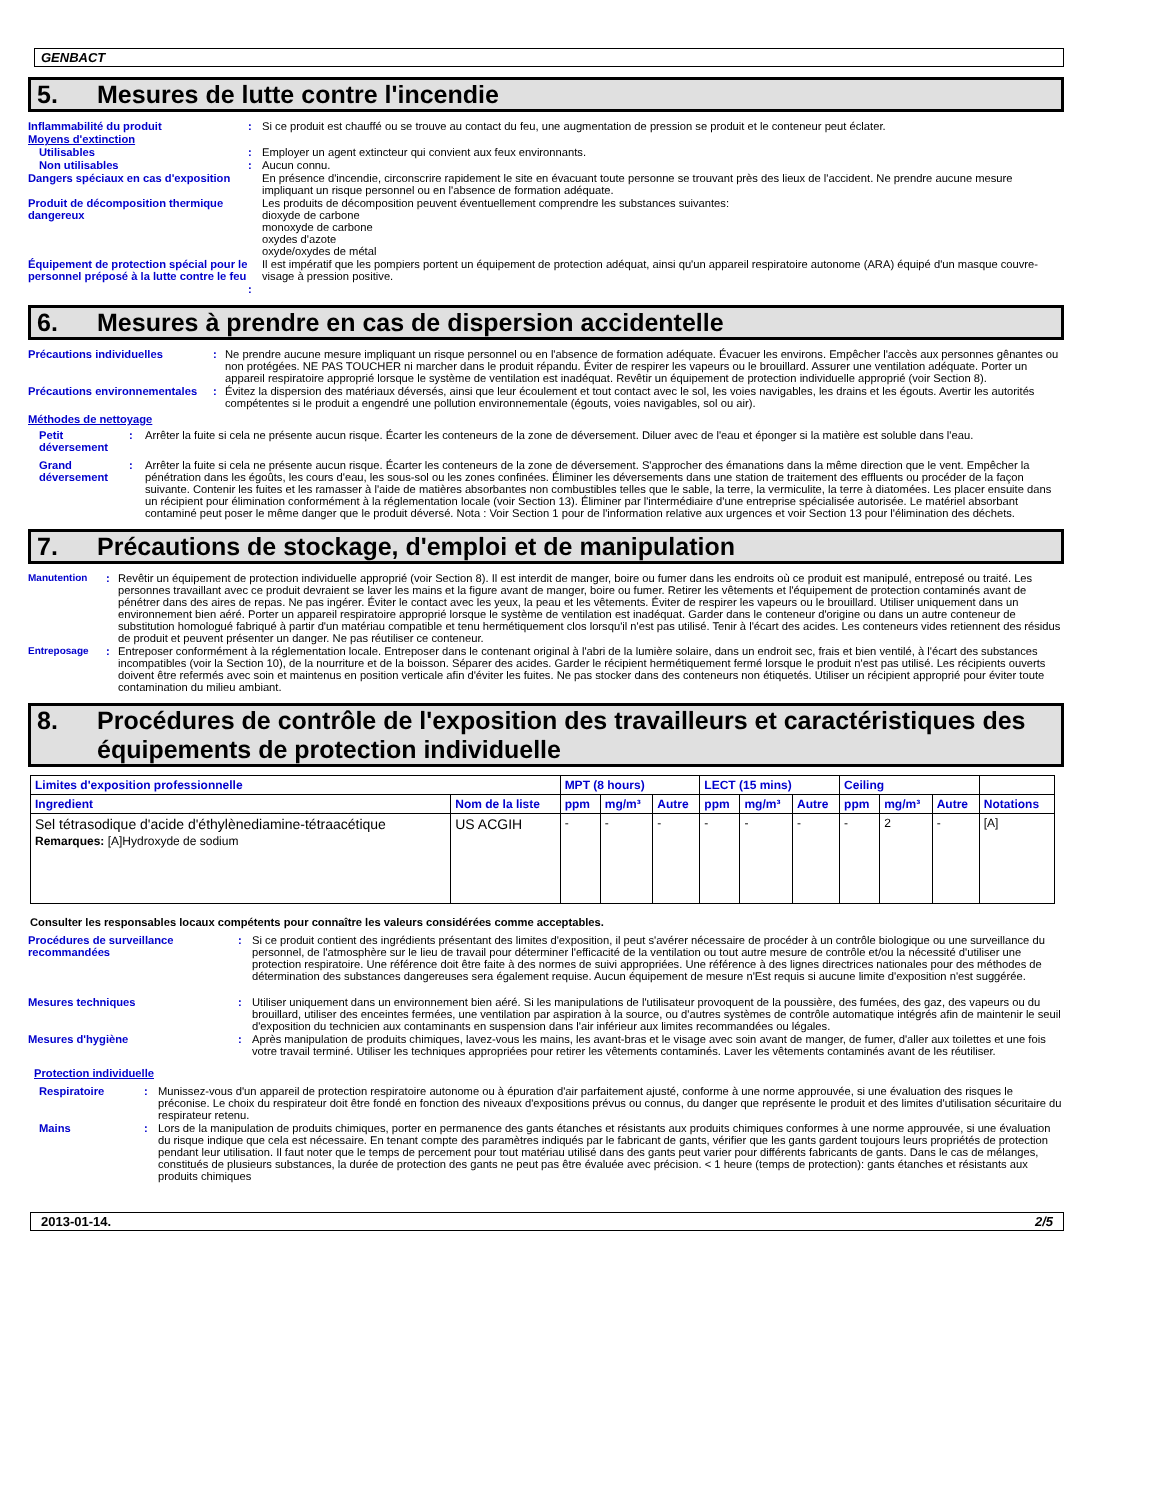GENBACT
5. Mesures de lutte contre l'incendie
Inflammabilité du produit : Si ce produit est chauffé ou se trouve au contact du feu, une augmentation de pression se produit et le conteneur peut éclater.
Moyens d'extinction
Utilisables : Employer un agent extincteur qui convient aux feux environnants.
Non utilisables : Aucun connu.
Dangers spéciaux en cas d'exposition
En présence d'incendie, circonscrire rapidement le site en évacuant toute personne se trouvant près des lieux de l'accident. Ne prendre aucune mesure impliquant un risque personnel ou en l'absence de formation adéquate.
Produit de décomposition thermique dangereux
Les produits de décomposition peuvent éventuellement comprendre les substances suivantes:
dioxyde de carbone
monoxyde de carbone
oxydes d'azote
oxyde/oxydes de métal
Équipement de protection spécial pour le personnel préposé à la lutte contre le feu
Il est impératif que les pompiers portent un équipement de protection adéquat, ainsi qu'un appareil respiratoire autonome (ARA) équipé d'un masque couvre-visage à pression positive.
:
6. Mesures à prendre en cas de dispersion accidentelle
Précautions individuelles : Ne prendre aucune mesure impliquant un risque personnel ou en l'absence de formation adéquate. Évacuer les environs. Empêcher l'accès aux personnes gênantes ou non protégées. NE PAS TOUCHER ni marcher dans le produit répandu. Éviter de respirer les vapeurs ou le brouillard. Assurer une ventilation adéquate. Porter un appareil respiratoire approprié lorsque le système de ventilation est inadéquat. Revêtir un équipement de protection individuelle approprié (voir Section 8).
Précautions environnementales
: Évitez la dispersion des matériaux déversés, ainsi que leur écoulement et tout contact avec le sol, les voies navigables, les drains et les égouts. Avertir les autorités compétentes si le produit a engendré une pollution environnementale (égouts, voies navigables, sol ou air).
Méthodes de nettoyage
Petit déversement
: Arrêter la fuite si cela ne présente aucun risque. Écarter les conteneurs de la zone de déversement. Diluer avec de l'eau et éponger si la matière est soluble dans l'eau.
Grand déversement
: Arrêter la fuite si cela ne présente aucun risque. Écarter les conteneurs de la zone de déversement. S'approcher des émanations dans la même direction que le vent. Empêcher la pénétration dans les égoûts, les cours d'eau, les sous-sol ou les zones confinées. Éliminer les déversements dans une station de traitement des effluents ou procéder de la façon suivante. Contenir les fuites et les ramasser à l'aide de matières absorbantes non combustibles telles que le sable, la terre, la vermiculite, la terre à diatomées. Les placer ensuite dans un récipient pour élimination conformément à la réglementation locale (voir Section 13). Éliminer par l'intermédiaire d'une entreprise spécialisée autorisée. Le matériel absorbant contaminé peut poser le même danger que le produit déversé. Nota : Voir Section 1 pour de l'information relative aux urgences et voir Section 13 pour l'élimination des déchets.
7. Précautions de stockage, d'emploi et de manipulation
Manutention : Revêtir un équipement de protection individuelle approprié (voir Section 8). Il est interdit de manger, boire ou fumer dans les endroits où ce produit est manipulé, entreposé ou traité. Les personnes travaillant avec ce produit devraient se laver les mains et la figure avant de manger, boire ou fumer. Retirer les vêtements et l'équipement de protection contaminés avant de pénétrer dans des aires de repas. Ne pas ingérer. Éviter le contact avec les yeux, la peau et les vêtements. Éviter de respirer les vapeurs ou le brouillard. Utiliser uniquement dans un environnement bien aéré. Porter un appareil respiratoire approprié lorsque le système de ventilation est inadéquat. Garder dans le conteneur d'origine ou dans un autre conteneur de substitution homologué fabriqué à partir d'un matériau compatible et tenu hermétiquement clos lorsqu'il n'est pas utilisé. Tenir à l'écart des acides. Les conteneurs vides retiennent des résidus de produit et peuvent présenter un danger. Ne pas réutiliser ce conteneur.
Entreposage : Entreposer conformément à la réglementation locale. Entreposer dans le contenant original à l'abri de la lumière solaire, dans un endroit sec, frais et bien ventilé, à l'écart des substances incompatibles (voir la Section 10), de la nourriture et de la boisson. Séparer des acides. Garder le récipient hermétiquement fermé lorsque le produit n'est pas utilisé. Les récipients ouverts doivent être refermés avec soin et maintenus en position verticale afin d'éviter les fuites. Ne pas stocker dans des conteneurs non étiquetés. Utiliser un récipient approprié pour éviter toute contamination du milieu ambiant.
8. Procédures de contrôle de l'exposition des travailleurs et caractéristiques des équipements de protection individuelle
| Limites d'exposition professionnelle | | MPT (8 hours) | | | LECT (15 mins) | | | Ceiling | | | |
| --- | --- | --- | --- | --- | --- | --- | --- | --- | --- | --- | --- |
| Ingredient | Nom de la liste | ppm | mg/m³ | Autre | ppm | mg/m³ | Autre | ppm | mg/m³ | Autre | Notations |
| Sel tétrasodique d'acide d'éthylènediamine-tétraacétique Remarques: [A]Hydroxyde de sodium | US ACGIH | - | - | - | - | - | - | - | 2 | - | [A] |
Consulter les responsables locaux compétents pour connaître les valeurs considérées comme acceptables.
Procédures de surveillance recommandées
: Si ce produit contient des ingrédients présentant des limites d'exposition, il peut s'avérer nécessaire de procéder à un contrôle biologique ou une surveillance du personnel, de l'atmosphère sur le lieu de travail pour déterminer l'efficacité de la ventilation ou tout autre mesure de contrôle et/ou la nécessité d'utiliser une protection respiratoire. Une référence doit être faite à des normes de suivi appropriées. Une référence à des lignes directrices nationales pour des méthodes de détermination des substances dangereuses sera également requise. Aucun équipement de mesure n'Est requis si aucune limite d'exposition n'est suggérée.
Mesures techniques : Utiliser uniquement dans un environnement bien aéré. Si les manipulations de l'utilisateur provoquent de la poussière, des fumées, des gaz, des vapeurs ou du brouillard, utiliser des enceintes fermées, une ventilation par aspiration à la source, ou d'autres systèmes de contrôle automatique intégrés afin de maintenir le seuil d'exposition du technicien aux contaminants en suspension dans l'air inférieur aux limites recommandées ou légales.
Mesures d'hygiène : Après manipulation de produits chimiques, lavez-vous les mains, les avant-bras et le visage avec soin avant de manger, de fumer, d'aller aux toilettes et une fois votre travail terminé. Utiliser les techniques appropriées pour retirer les vêtements contaminés. Laver les vêtements contaminés avant de les réutiliser.
Protection individuelle
Respiratoire : Munissez-vous d'un appareil de protection respiratoire autonome ou à épuration d'air parfaitement ajusté, conforme à une norme approuvée, si une évaluation des risques le préconise. Le choix du respirateur doit être fondé en fonction des niveaux d'expositions prévus ou connus, du danger que représente le produit et des limites d'utilisation sécuritaire du respirateur retenu.
Mains : Lors de la manipulation de produits chimiques, porter en permanence des gants étanches et résistants aux produits chimiques conformes à une norme approuvée, si une évaluation du risque indique que cela est nécessaire. En tenant compte des paramètres indiqués par le fabricant de gants, vérifier que les gants gardent toujours leurs propriétés de protection pendant leur utilisation. Il faut noter que le temps de percement pour tout matériau utilisé dans des gants peut varier pour différents fabricants de gants. Dans le cas de mélanges, constitués de plusieurs substances, la durée de protection des gants ne peut pas être évaluée avec précision. < 1 heure (temps de protection): gants étanches et résistants aux produits chimiques
2013-01-14. 2/5